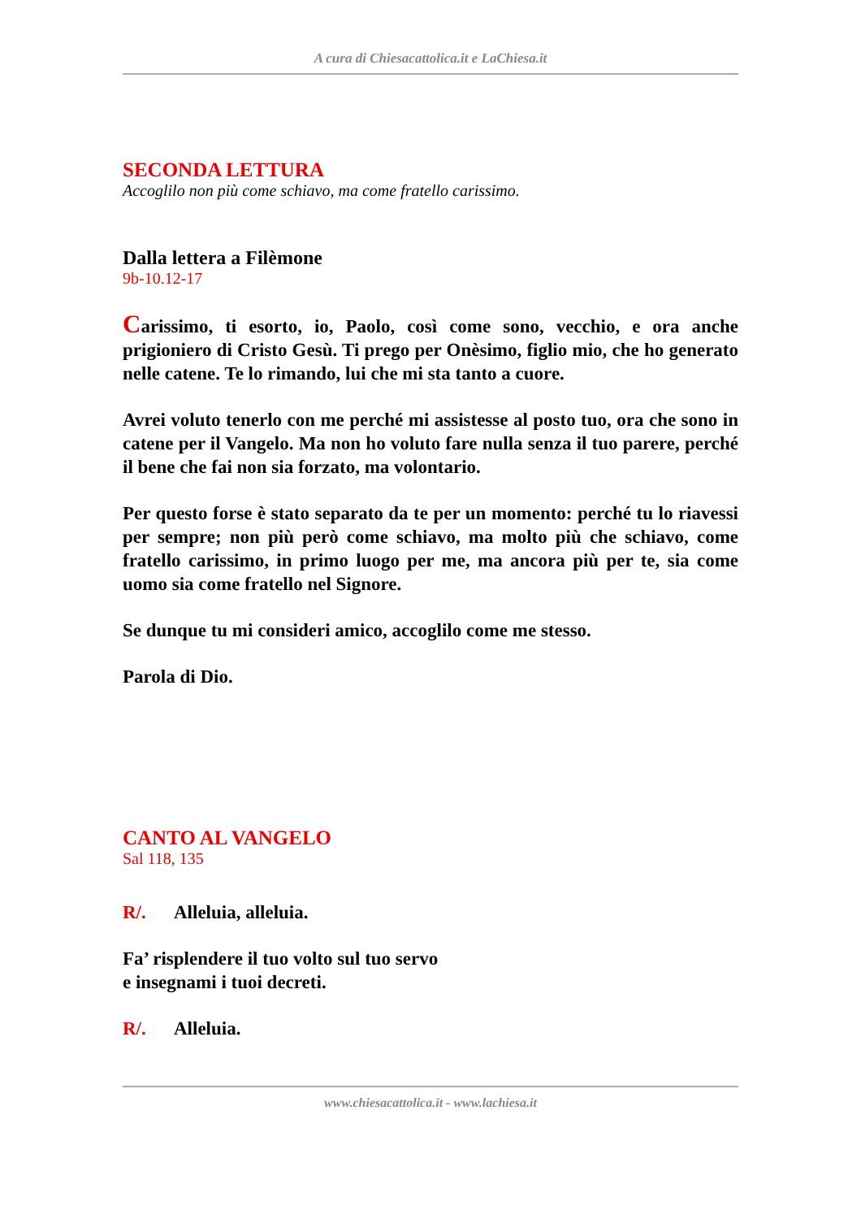A cura di Chiesacattolica.it e LaChiesa.it
SECONDA LETTURA
Accoglilo non più come schiavo, ma come fratello carissimo.
Dalla lettera a Filèmone
9b-10.12-17
Carissimo, ti esorto, io, Paolo, così come sono, vecchio, e ora anche prigioniero di Cristo Gesù. Ti prego per Onèsimo, figlio mio, che ho generato nelle catene. Te lo rimando, lui che mi sta tanto a cuore.
Avrei voluto tenerlo con me perché mi assistesse al posto tuo, ora che sono in catene per il Vangelo. Ma non ho voluto fare nulla senza il tuo parere, perché il bene che fai non sia forzato, ma volontario.
Per questo forse è stato separato da te per un momento: perché tu lo riavessi per sempre; non più però come schiavo, ma molto più che schiavo, come fratello carissimo, in primo luogo per me, ma ancora più per te, sia come uomo sia come fratello nel Signore.
Se dunque tu mi consideri amico, accoglilo come me stesso.
Parola di Dio.
CANTO AL VANGELO
Sal 118, 135
R/. Alleluia, alleluia.
Fa’ risplendere il tuo volto sul tuo servo
e insegnami i tuoi decreti.
R/. Alleluia.
www.chiesacattolica.it - www.lachiesa.it